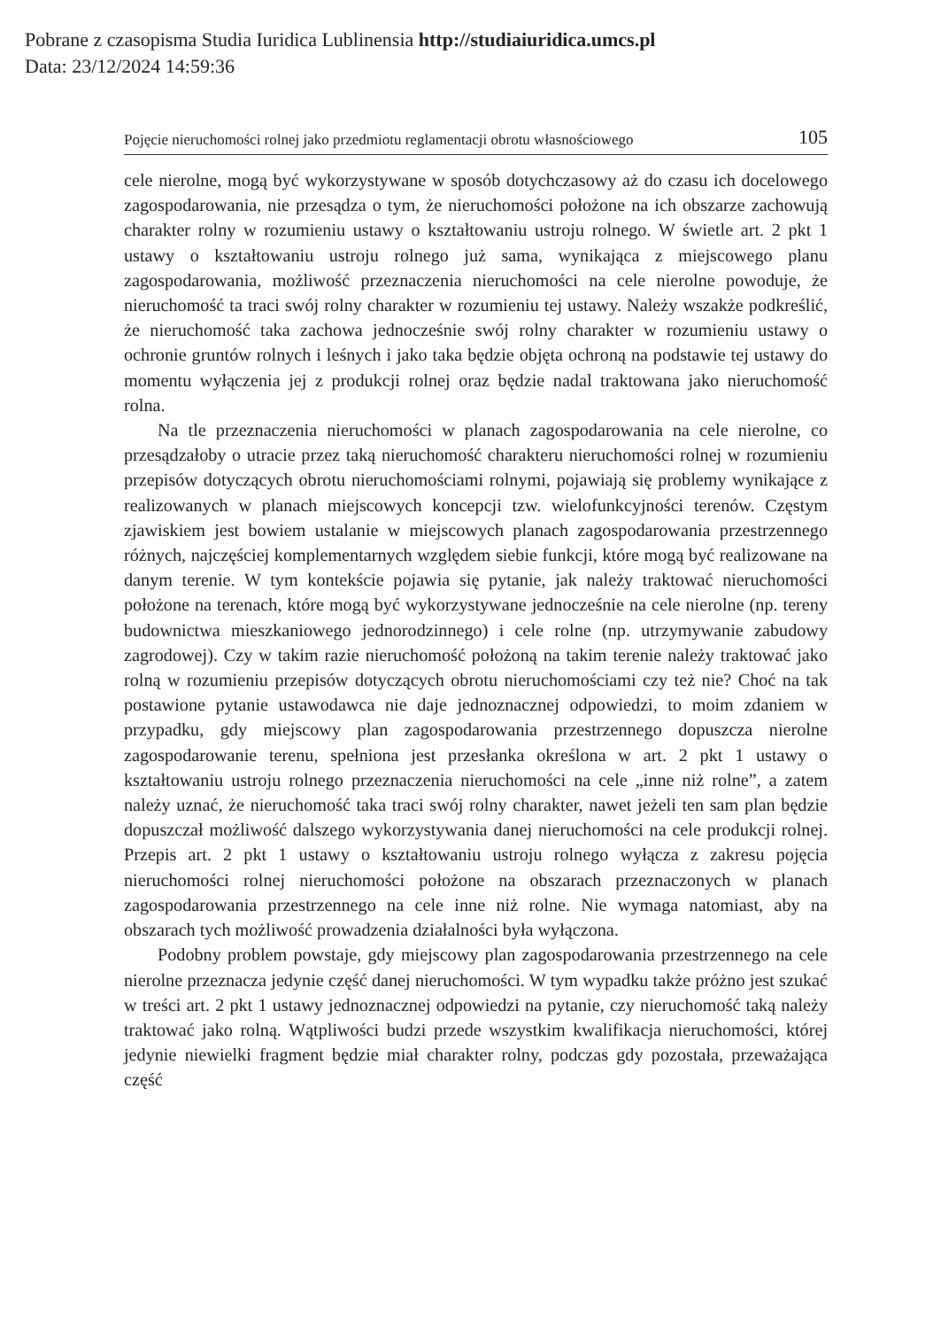Pobrane z czasopisma Studia Iuridica Lublinensia http://studiaiuridica.umcs.pl
Data: 23/12/2024 14:59:36
Pojęcie nieruchomości rolnej jako przedmiotu reglamentacji obrotu własnościowego 105
cele nierolne, mogą być wykorzystywane w sposób dotychczasowy aż do czasu ich docelowego zagospodarowania, nie przesądza o tym, że nieruchomości położone na ich obszarze zachowują charakter rolny w rozumieniu ustawy o kształtowaniu ustroju rolnego. W świetle art. 2 pkt 1 ustawy o kształtowaniu ustroju rolnego już sama, wynikająca z miejscowego planu zagospodarowania, możliwość przeznaczenia nieruchomości na cele nierolne powoduje, że nieruchomość ta traci swój rolny charakter w rozumieniu tej ustawy. Należy wszakże podkreślić, że nieruchomość taka zachowa jednocześnie swój rolny charakter w rozumieniu ustawy o ochronie gruntów rolnych i leśnych i jako taka będzie objęta ochroną na podstawie tej ustawy do momentu wyłączenia jej z produkcji rolnej oraz będzie nadal traktowana jako nieruchomość rolna.
Na tle przeznaczenia nieruchomości w planach zagospodarowania na cele nierolne, co przesądzałoby o utracie przez taką nieruchomość charakteru nieruchomości rolnej w rozumieniu przepisów dotyczących obrotu nieruchomościami rolnymi, pojawiają się problemy wynikające z realizowanych w planach miejscowych koncepcji tzw. wielofunkcyjności terenów. Częstym zjawiskiem jest bowiem ustalanie w miejscowych planach zagospodarowania przestrzennego różnych, najczęściej komplementarnych względem siebie funkcji, które mogą być realizowane na danym terenie. W tym kontekście pojawia się pytanie, jak należy traktować nieruchomości położone na terenach, które mogą być wykorzystywane jednocześnie na cele nierolne (np. tereny budownictwa mieszkaniowego jednorodzinnego) i cele rolne (np. utrzymywanie zabudowy zagrodowej). Czy w takim razie nieruchomość położoną na takim terenie należy traktować jako rolną w rozumieniu przepisów dotyczących obrotu nieruchomościami czy też nie? Choć na tak postawione pytanie ustawodawca nie daje jednoznacznej odpowiedzi, to moim zdaniem w przypadku, gdy miejscowy plan zagospodarowania przestrzennego dopuszcza nierolne zagospodarowanie terenu, spełniona jest przesłanka określona w art. 2 pkt 1 ustawy o kształtowaniu ustroju rolnego przeznaczenia nieruchomości na cele „inne niż rolne”, a zatem należy uznać, że nieruchomość taka traci swój rolny charakter, nawet jeżeli ten sam plan będzie dopuszczał możliwość dalszego wykorzystywania danej nieruchomości na cele produkcji rolnej. Przepis art. 2 pkt 1 ustawy o kształtowaniu ustroju rolnego wyłącza z zakresu pojęcia nieruchomości rolnej nieruchomości położone na obszarach przeznaczonych w planach zagospodarowania przestrzennego na cele inne niż rolne. Nie wymaga natomiast, aby na obszarach tych możliwość prowadzenia działalności była wyłączona.
Podobny problem powstaje, gdy miejscowy plan zagospodarowania przestrzennego na cele nierolne przeznacza jedynie część danej nieruchomości. W tym wypadku także próżno jest szukać w treści art. 2 pkt 1 ustawy jednoznacznej odpowiedzi na pytanie, czy nieruchomość taką należy traktować jako rolną. Wątpliwości budzi przede wszystkim kwalifikacja nieruchomości, której jedynie niewielki fragment będzie miał charakter rolny, podczas gdy pozostała, przeważająca część